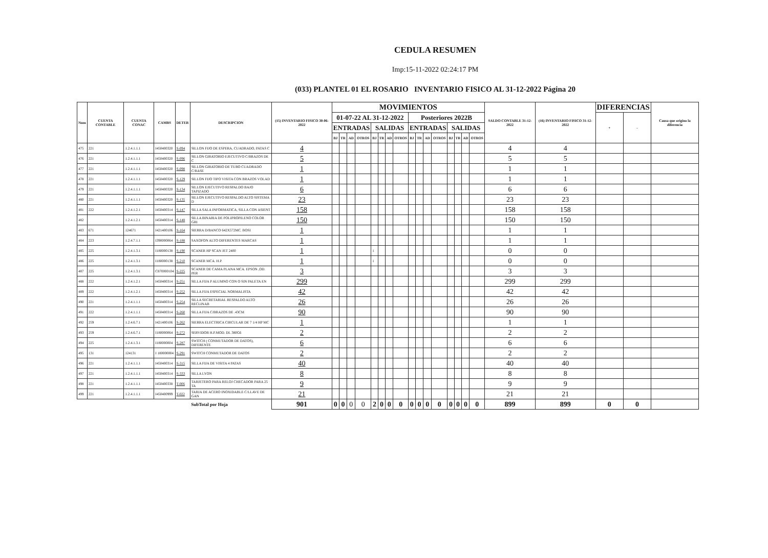CEDULA RESUMEN
Imp:15-11-2022 02:24:17 PM
(033) PLANTEL 01 EL ROSARIO INVENTARIO FISICO AL 31-12-2022 Página 20
| Num | CUENTA CONTABLE | CUENTA CONAC | CAMBS | DETER | DESCRIPCION | (15) INVENTARIO FISICO 30-06-2022 | MOVIMIENTOS | | | | | | | | | | | | | | | | SALDO CONTABLE 31-12-2022 | (16) INVENTARIO FISICO 31-12-2022 | DIFERENCIAS | | Causa que origino la diferencia |
| --- | --- | --- | --- | --- | --- | --- | --- | --- | --- | --- | --- | --- | --- | --- | --- | --- | --- | --- | --- | --- | --- | --- | --- | --- | --- | --- | --- |
| | | | | | | | 01-07-22 AL 31-12-2022 | | | | | | | | Posteriores 2022B | | | | | | | | | | + | - | |
| | | | | | | | ENTRADAS | | | | SALIDAS | | | | ENTRADAS | | | | SALIDAS | | | | | | | | |
| | | | | | | | BJ | TR | AD | OTROS | BJ | TR | AD | OTROS | BJ | TR | AD | OTROS | BJ | TR | AD | OTROS | | | | | |
| 475 | 221 | 1.2.4.1.1.1 | I450400320 | S-094 | SILLON FIJO DE ESPERA, CUADRADO, PATAS C | 4 | | | | | | | | | | | | | | | | | 4 | 4 | | | |
| 476 | 221 | 1.2.4.1.1.1 | I450400320 | S-096 | SILLON GIRATORIO EJECUTIVO C/BRAZOS DE C | 5 | | | | | | | | | | | | | | | | | 5 | 5 | | | |
| 477 | 221 | 1.2.4.1.1.1 | I450400320 | S-098 | SILLON GIRATORIO DE TUBO CUADRADO C/BASE | 1 | | | | | | | | | | | | | | | | | 1 | 1 | | | |
| 478 | 221 | 1.2.4.1.1.1 | I450400320 | S-129 | SILLON FIJO TIPO VISITA CON BRAZOS VOLAD | 1 | | | | | | | | | | | | | | | | | 1 | 1 | | | |
| 479 | 221 | 1.2.4.1.1.1 | I450400320 | S-134 | SILLON EJECUTIVO RESPALDO BAJO TAPIZADO | 6 | | | | | | | | | | | | | | | | | 6 | 6 | | | |
| 480 | 221 | 1.2.4.1.1.1 | I450400320 | S-135 | SILLON EJECUTIVO RESPALDO ALTO SISTEMA D | 23 | | | | | | | | | | | | | | | | | 23 | 23 | | | |
| 481 | 222 | 1.2.4.1.2.1 | I450400314 | S-147 | SILLA SALA INFORMATICA, SILLA CON ASIENT | 158 | | | | | | | | | | | | | | | | | 158 | 158 | | | |
| 482 | | 1.2.4.1.2.1 | I450400314 | S-148 | SILLA BINARIA DE POLIPROPILENO COLOR GRI | 150 | | | | | | | | | | | | | | | | | 150 | 150 | | | |
| 483 | 671 | 124671 | I421400106 | S-164 | SIERRA D/BANCO 642X572MC. BOSI | 1 | | | | | | | | | | | | | | | | | 1 | 1 | | | |
| 484 | 223 | 1.2.4.7.1.1 | I390000064 | S-188 | SAXOFON ALTO DIFERENTES MARCAS | 1 | | | | | | | | | | | | | | | | | 1 | 1 | | | |
| 485 | 225 | 1.2.4.1.3.1 | I180000138 | S-190 | SCANER HP SCAN JET 2400 | 1 | | | | | 1 | | | | | | | | | | | | 0 | 0 | | | |
| 486 | 225 | 1.2.4.1.3.1 | I180000138 | S-210 | SCANER MCA. H.P. | 1 | | | | | 1 | | | | | | | | | | | | 0 | 0 | | | |
| 487 | 225 | 1.2.4.1.3.1 | C870000104 | S-225 | SCANER DE CAMA PLANA MCA. EPSON ,OD. PER | 3 | | | | | | | | | | | | | | | | | 3 | 3 | | | |
| 488 | 222 | 1.2.4.1.2.1 | I450400314 | S-251 | SILLA FIJA P ALUMNO CON O SIN PALETA EN | 299 | | | | | | | | | | | | | | | | | 299 | 299 | | | |
| 489 | 222 | 1.2.4.1.2.1 | I450400314 | S-252 | SILLA FIJA ESPECIAL NORMALISTA | 42 | | | | | | | | | | | | | | | | | 42 | 42 | | | |
| 490 | 221 | 1.2.4.1.1.1 | I450400314 | S-254 | SILLA SECRETARIAL RESPALDO ALTO RECLINAB | 26 | | | | | | | | | | | | | | | | | 26 | 26 | | | |
| 491 | 222 | 1.2.4.1.1.1 | I450400314 | S-260 | SILLA FIJA C/BRAZOS DE .43CM | 90 | | | | | | | | | | | | | | | | | 90 | 90 | | | |
| 492 | 259 | 1.2.4.6.7.1 | I421400106 | S-262 | SIERRA ELECTRICA CIRCULAR DE 7 1/4 HP MC | 1 | | | | | | | | | | | | | | | | | 1 | 1 | | | |
| 493 | 259 | 1.2.4.6.7.1 | I180000064 | S-272 | SERVIDOR H.P.MOD. DL 380G6 | 2 | | | | | | | | | | | | | | | | | 2 | 2 | | | |
| 494 | 225 | 1.2.4.1.3.1 | I180000004 | S-287 | SWITCH ( CONMUTADOR DE DATOS), DIFERENTE | 6 | | | | | | | | | | | | | | | | | 6 | 6 | | | |
| 495 | 131 | 124131 | I 180000004 | S-291 | SWITCH CONMUTADOR DE DATOS | 2 | | | | | | | | | | | | | | | | | 2 | 2 | | | |
| 496 | 221 | 1.2.4.1.1.1 | I450400314 | S-315 | SILLA FIJA DE VISITA 4 PATAS | 40 | | | | | | | | | | | | | | | | | 40 | 40 | | | |
| 497 | 221 | 1.2.4.1.1.1 | I450400314 | S-333 | SILLA LYON | 8 | | | | | | | | | | | | | | | | | 8 | 8 | | | |
| 498 | 221 | 1.2.4.1.1.1 | I450400338 | T-006 | TARJETERO PARA RELOJ CHECADOR PARA 25 TA | 9 | | | | | | | | | | | | | | | | | 9 | 9 | | | |
| 499 | 221 | 1.2.4.1.1.1 | I450400999 | T-022 | TARJA DE ACERO INOXIDABLE C/LLAVE DE GAN | 21 | | | | | | | | | | | | | | | | | 21 | 21 | | | |
| | | | | | SubTotal por Hoja | 901 | 0 | 0 | 0 | 0 | 2 | 0 | 0 | 0 | 0 | 0 | 0 | 0 | 0 | 0 | 0 | 0 | 899 | 899 | 0 | 0 | |